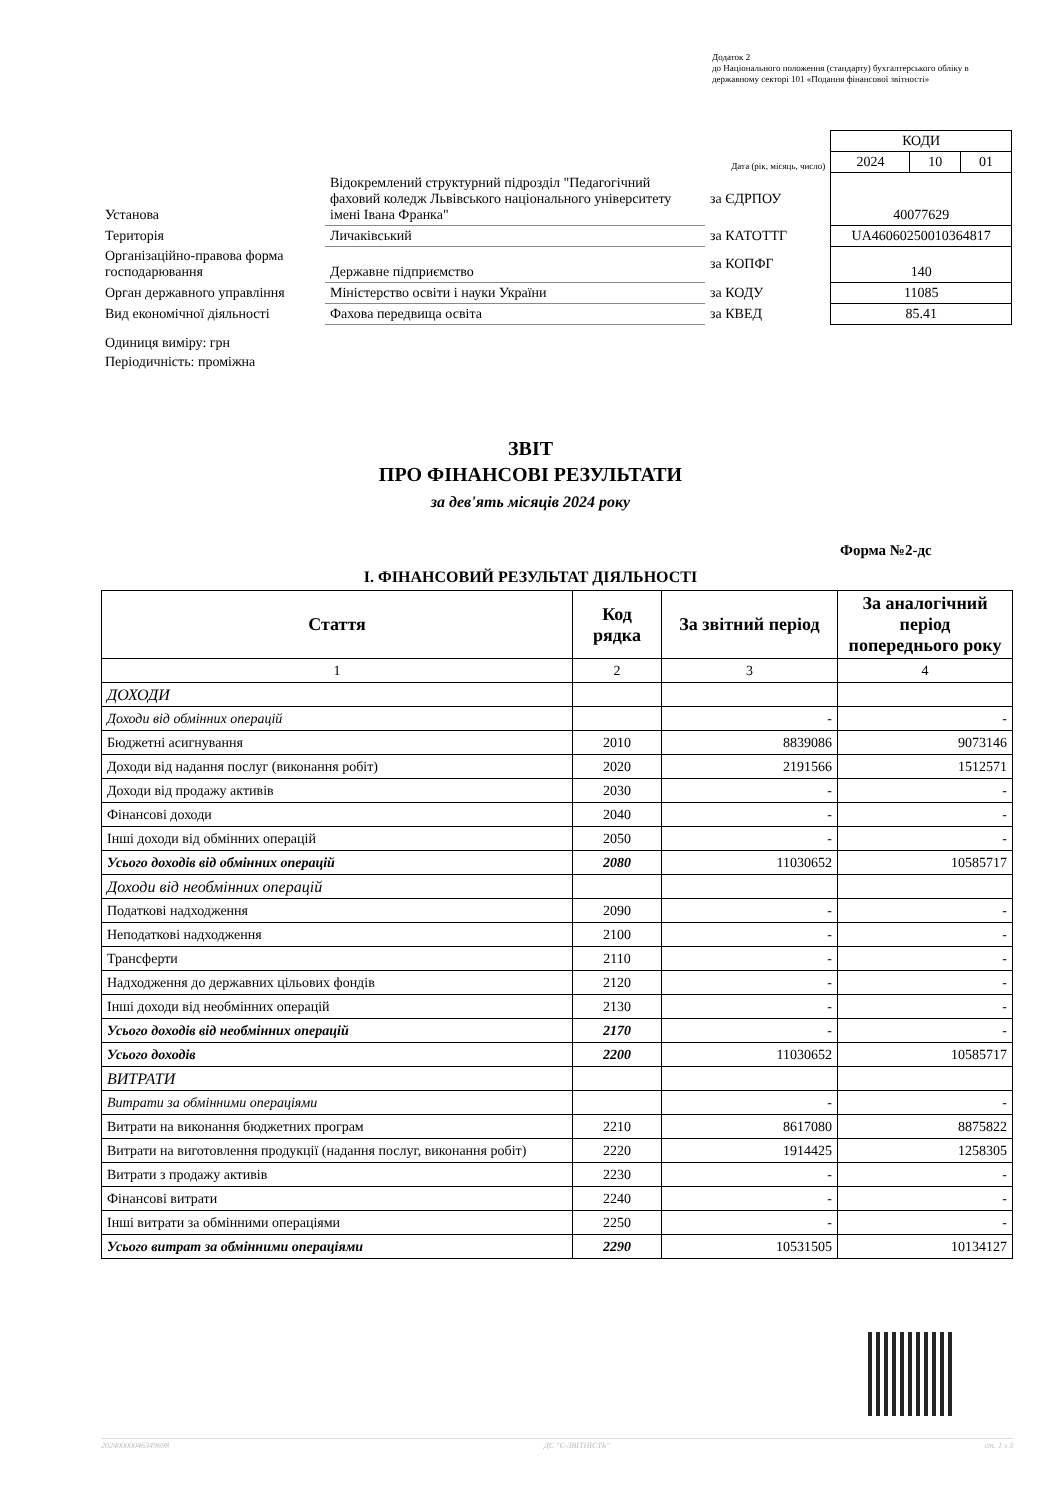Додаток 2
до Національного положення (стандарту) бухгалтерського обліку в державному секторі 101 «Подання фінансової звітності»
| | | | КОДИ | | |
| | | Дата (рік, місяць, число) | 2024 | 10 | 01 |
| Установа | Відокремлений структурний підрозділ "Педагогічний фаховий коледж Львівського національного університету імені Івана Франка" | за ЄДРПОУ | 40077629 | | |
| Територія | Личаківський | за КАТОТТГ | UA46060250010364817 | | |
| Організаційно-правова форма господарювання | Державне підприємство | за КОПФГ | 140 | | |
| Орган державного управління | Міністерство освіти і науки України | за КОДУ | 11085 | | |
| Вид економічної діяльності | Фахова передвища освіта | за КВЕД | 85.41 | | |
Одиниця виміру: грн
Періодичність: проміжна
ЗВІТ
ПРО ФІНАНСОВІ РЕЗУЛЬТАТИ
за дев'ять місяців 2024 року
Форма №2-дс
I. ФІНАНСОВИЙ РЕЗУЛЬТАТ ДІЯЛЬНОСТІ
| Стаття | Код рядка | За звітний період | За аналогічний період попереднього року |
| --- | --- | --- | --- |
| 1 | 2 | 3 | 4 |
| ДОХОДИ | | | |
| Доходи від обмінних операцій | | - | - |
| Бюджетні асигнування | 2010 | 8839086 | 9073146 |
| Доходи від надання послуг (виконання робіт) | 2020 | 2191566 | 1512571 |
| Доходи від продажу активів | 2030 | - | - |
| Фінансові доходи | 2040 | - | - |
| Інші доходи від обмінних операцій | 2050 | - | - |
| Усього доходів від обмінних операцій | 2080 | 11030652 | 10585717 |
| Доходи від необмінних операцій | | | |
| Податкові надходження | 2090 | - | - |
| Неподаткові надходження | 2100 | - | - |
| Трансферти | 2110 | - | - |
| Надходження до державних цільових фондів | 2120 | - | - |
| Інші доходи від необмінних операцій | 2130 | - | - |
| Усього доходів від необмінних операцій | 2170 | - | - |
| Усього доходів | 2200 | 11030652 | 10585717 |
| ВИТРАТИ | | | |
| Витрати за обмінними операціями | | - | - |
| Витрати на виконання бюджетних програм | 2210 | 8617080 | 8875822 |
| Витрати на виготовлення продукції (надання послуг, виконання робіт) | 2220 | 1914425 | 1258305 |
| Витрати з продажу активів | 2230 | - | - |
| Фінансові витрати | 2240 | - | - |
| Інші витрати за обмінними операціями | 2250 | - | - |
| Усього витрат за обмінними операціями | 2290 | 10531505 | 10134127 |
20240000046349698 ДС "Є-ЗВІТНІСТЬ" ст. 1 з 3